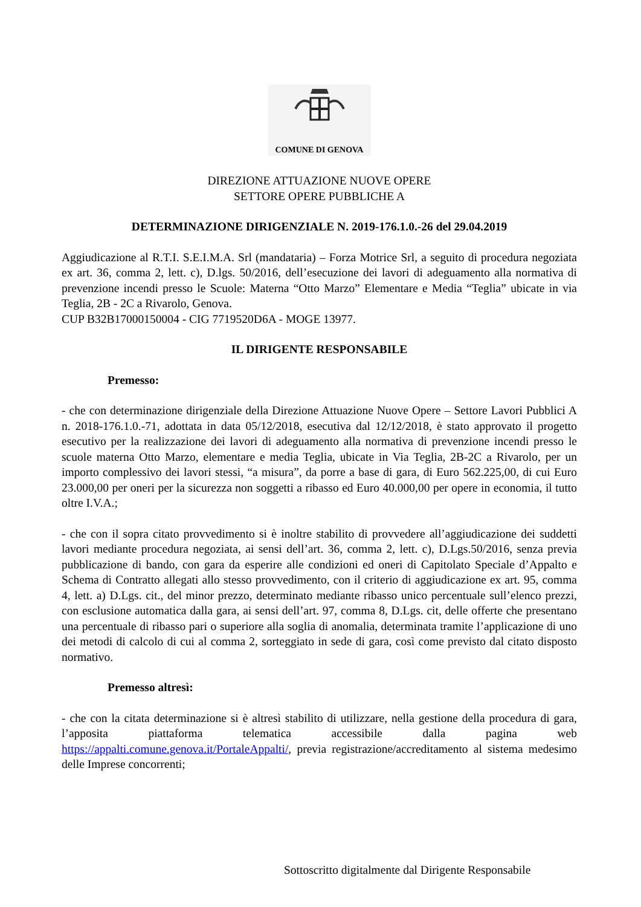COMUNE DI GENOVA
DIREZIONE ATTUAZIONE NUOVE OPERE
SETTORE OPERE PUBBLICHE A
DETERMINAZIONE DIRIGENZIALE N. 2019-176.1.0.-26 del 29.04.2019
Aggiudicazione al R.T.I. S.E.I.M.A. Srl (mandataria) – Forza Motrice Srl, a seguito di procedura negoziata ex art. 36, comma 2, lett. c), D.lgs. 50/2016, dell’esecuzione dei lavori di adeguamento alla normativa di prevenzione incendi presso le Scuole: Materna “Otto Marzo” Elementare e Media “Teglia” ubicate in via Teglia, 2B - 2C a Rivarolo, Genova.
CUP B32B17000150004 - CIG 7719520D6A - MOGE 13977.
IL DIRIGENTE RESPONSABILE
Premesso:
- che con determinazione dirigenziale della Direzione Attuazione Nuove Opere – Settore Lavori Pubblici A n. 2018-176.1.0.-71, adottata in data 05/12/2018, esecutiva dal 12/12/2018, è stato approvato il progetto esecutivo per la realizzazione dei lavori di adeguamento alla normativa di prevenzione incendi presso le scuole materna Otto Marzo, elementare e media Teglia, ubicate in Via Teglia, 2B-2C a Rivarolo, per un importo complessivo dei lavori stessi, “a misura”, da porre a base di gara, di Euro 562.225,00, di cui Euro 23.000,00 per oneri per la sicurezza non soggetti a ribasso ed Euro 40.000,00 per opere in economia, il tutto oltre I.V.A.;
- che con il sopra citato provvedimento si è inoltre stabilito di provvedere all’aggiudicazione dei suddetti lavori mediante procedura negoziata, ai sensi dell’art. 36, comma 2, lett. c), D.Lgs.50/2016, senza previa pubblicazione di bando, con gara da esperire alle condizioni ed oneri di Capitolato Speciale d’Appalto e Schema di Contratto allegati allo stesso provvedimento, con il criterio di aggiudicazione ex art. 95, comma 4, lett. a) D.Lgs. cit., del minor prezzo, determinato mediante ribasso unico percentuale sull’elenco prezzi, con esclusione automatica dalla gara, ai sensi dell’art. 97, comma 8, D.Lgs. cit, delle offerte che presentano una percentuale di ribasso pari o superiore alla soglia di anomalia, determinata tramite l’applicazione di uno dei metodi di calcolo di cui al comma 2, sorteggiato in sede di gara, così come previsto dal citato disposto normativo.
Premesso altresì:
- che con la citata determinazione si è altresì stabilito di utilizzare, nella gestione della procedura di gara, l’apposita piattaforma telematica accessibile dalla pagina web https://appalti.comune.genova.it/PortaleAppalti/, previa registrazione/accreditamento al sistema medesimo delle Imprese concorrenti;
Sottoscritto digitalmente dal Dirigente Responsabile